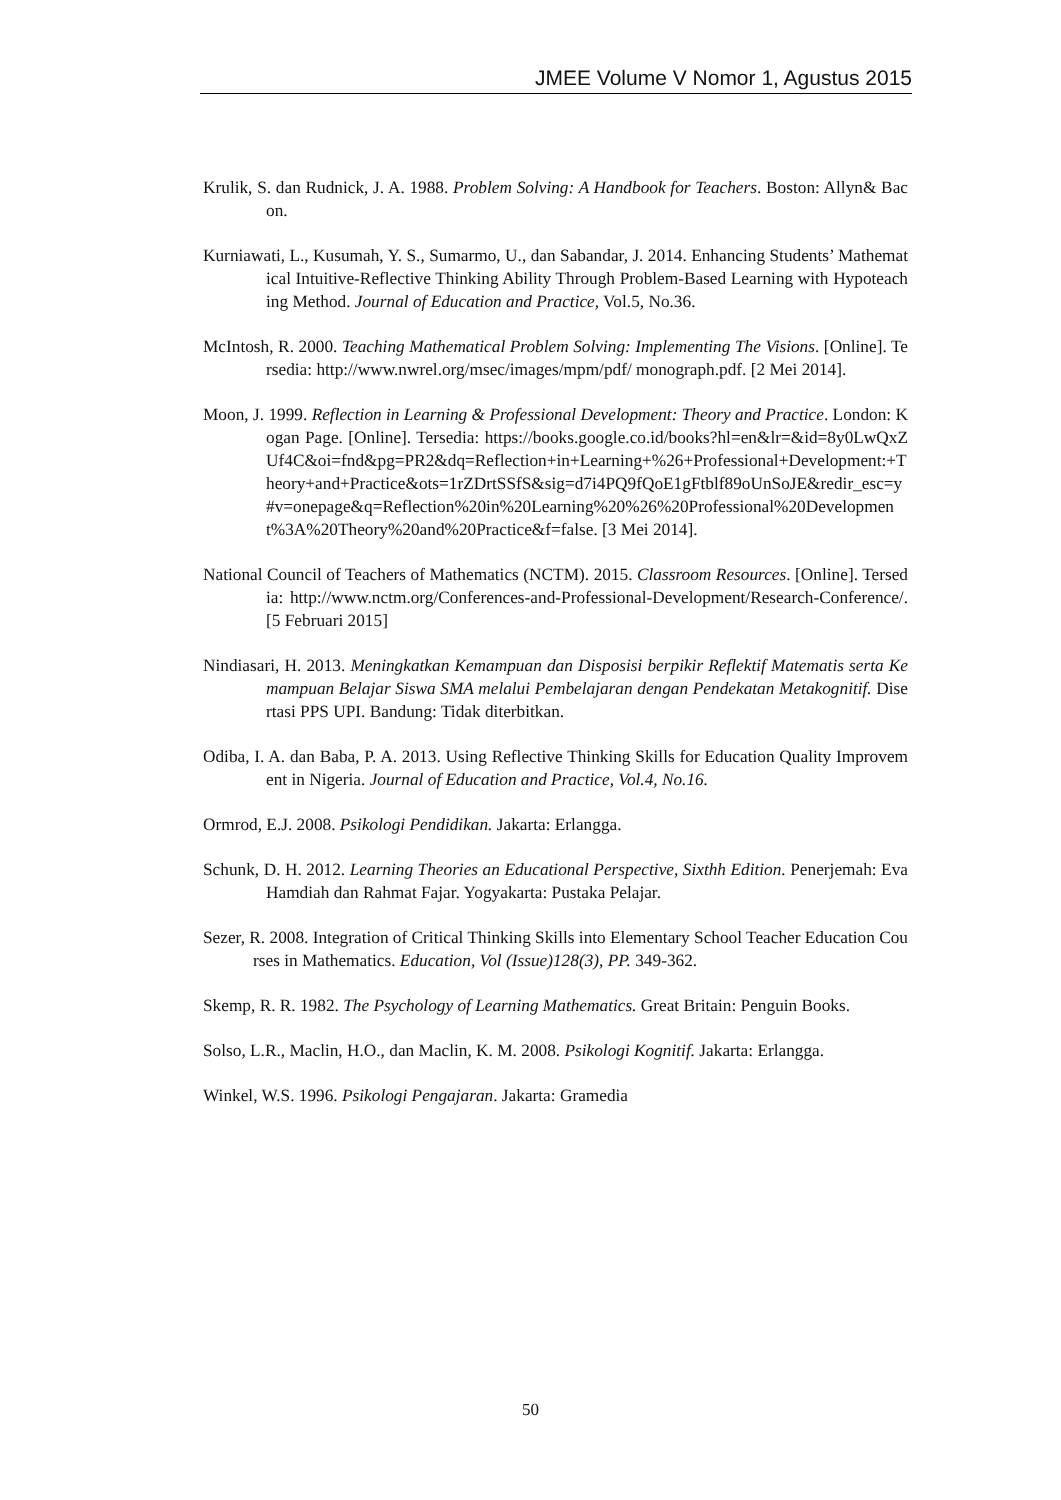JMEE Volume V Nomor 1, Agustus 2015
Krulik, S. dan Rudnick, J. A. 1988. Problem Solving: A Handbook for Teachers. Boston: Allyn& Bacon.
Kurniawati, L., Kusumah, Y. S., Sumarmo, U., dan Sabandar, J. 2014. Enhancing Students’ Mathematical Intuitive-Reflective Thinking Ability Through Problem-Based Learning with Hypoteaching Method. Journal of Education and Practice, Vol.5, No.36.
McIntosh, R. 2000. Teaching Mathematical Problem Solving: Implementing The Visions. [Online]. Tersedia: http://www.nwrel.org/msec/images/mpm/pdf/ monograph.pdf. [2 Mei 2014].
Moon, J. 1999. Reflection in Learning & Professional Development: Theory and Practice. London: Kogan Page. [Online]. Tersedia: https://books.google.co.id/books?hl=en&lr=&id=8y0LwQxZUf4C&oi=fnd&pg=PR2&dq=Reflection+in+Learning+%26+Professional+Development:+Theory+and+Practice&ots=1rZDrtSSfS&sig=d7i4PQ9fQoE1gFtblf89oUnSoJE&redir_esc=y#v=onepage&q=Reflection%20in%20Learning%20%26%20Professional%20Development%3A%20Theory%20and%20Practice&f=false. [3 Mei 2014].
National Council of Teachers of Mathematics (NCTM). 2015. Classroom Resources. [Online]. Tersedia: http://www.nctm.org/Conferences-and-Professional-Development/Research-Conference/. [5 Februari 2015]
Nindiasari, H. 2013. Meningkatkan Kemampuan dan Disposisi berpikir Reflektif Matematis serta Kemampuan Belajar Siswa SMA melalui Pembelajaran dengan Pendekatan Metakognitif. Disertasi PPS UPI. Bandung: Tidak diterbitkan.
Odiba, I. A. dan Baba, P. A. 2013. Using Reflective Thinking Skills for Education Quality Improvement in Nigeria. Journal of Education and Practice, Vol.4, No.16.
Ormrod, E.J. 2008. Psikologi Pendidikan. Jakarta: Erlangga.
Schunk, D. H. 2012. Learning Theories an Educational Perspective, Sixthh Edition. Penerjemah: Eva Hamdiah dan Rahmat Fajar. Yogyakarta: Pustaka Pelajar.
Sezer, R. 2008. Integration of Critical Thinking Skills into Elementary School Teacher Education Courses in Mathematics. Education, Vol (Issue)128(3), PP. 349-362.
Skemp, R. R. 1982. The Psychology of Learning Mathematics. Great Britain: Penguin Books.
Solso, L.R., Maclin, H.O., dan Maclin, K. M. 2008. Psikologi Kognitif. Jakarta: Erlangga.
Winkel, W.S. 1996. Psikologi Pengajaran. Jakarta: Gramedia
50